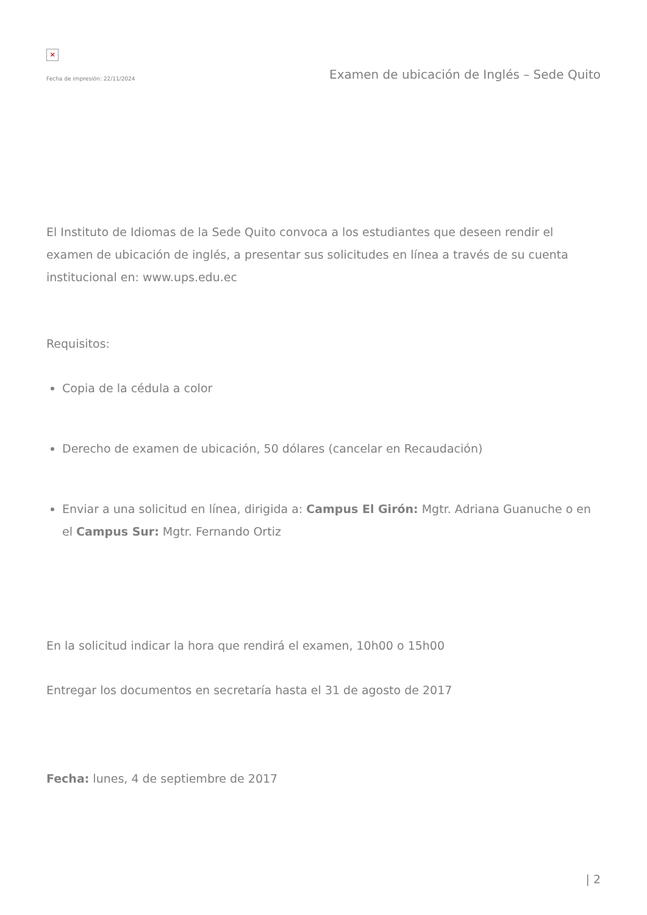×
Fecha de impresión: 22/11/2024 Examen de ubicación de Inglés – Sede Quito
El Instituto de Idiomas de la Sede Quito convoca a los estudiantes que deseen rendir el examen de ubicación de inglés, a presentar sus solicitudes en línea a través de su cuenta institucional en: www.ups.edu.ec
Requisitos:
Copia de la cédula a color
Derecho de examen de ubicación, 50 dólares (cancelar en Recaudación)
Enviar a una solicitud en línea, dirigida a: Campus El Girón: Mgtr. Adriana Guanuche o en el Campus Sur: Mgtr. Fernando Ortiz
En la solicitud indicar la hora que rendirá el examen, 10h00 o 15h00
Entregar los documentos en secretaría hasta el 31 de agosto de 2017
Fecha: lunes, 4 de septiembre de 2017
| 2